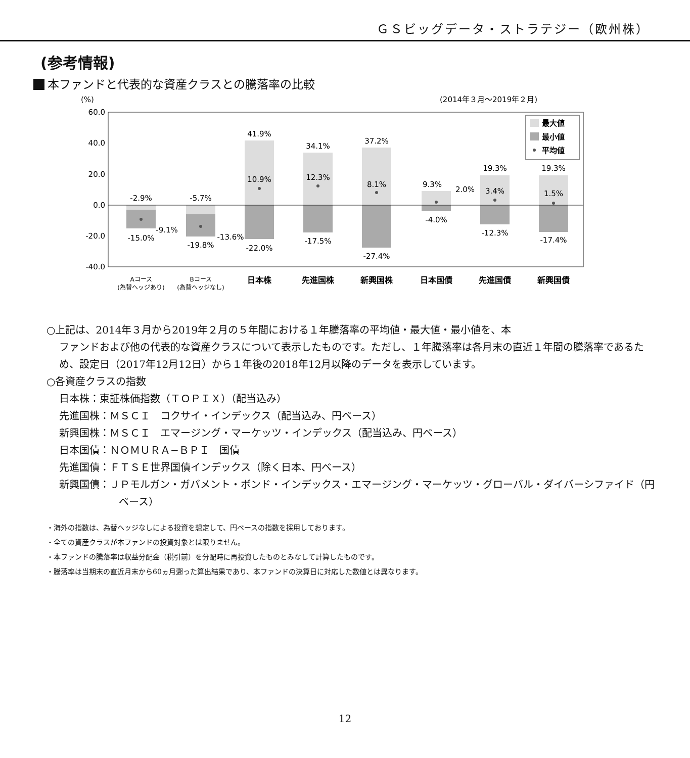ＧＳビッグデータ・ストラテジー（欧州株）
(参考情報)
本ファンドと代表的な資産クラスとの騰落率の比較
(%)
(2014年３月〜2019年２月)
60.0
40.0
20.0
0.0
-20.0
-40.0
-2.9%
-15.0%
-9.1%
-5.7%
-19.8%
-13.6%
41.9%
10.9%
-22.0%
34.1%
12.3%
-17.5%
37.2%
8.1%
-27.4%
9.3%
2.0%
-4.0%
19.3%
3.4%
-12.3%
19.3%
1.5%
-17.4%
Aコース
(為替ヘッジあり)
Bコース
(為替ヘッジなし)
日本株
先進国株
新興国株
日本国債
先進国債
新興国債
最大値
最小値
平均値
○上記は、2014年３月から2019年２月の５年間における１年騰落率の平均値・最大値・最小値を、本
ファンドおよび他の代表的な資産クラスについて表示したものです。ただし、１年騰落率は各月末の直近１年間の騰落率であるため、設定日（2017年12月12日）から１年後の2018年12月以降のデータを表示しています。
○各資産クラスの指数
日本株：東証株価指数（ＴＯＰＩＸ）（配当込み）
先進国株：ＭＳＣＩ　コクサイ・インデックス（配当込み、円ベース）
新興国株：ＭＳＣＩ　エマージング・マーケッツ・インデックス（配当込み、円ベース）
日本国債：ＮＯＭＵＲＡ−ＢＰＩ　国債
先進国債：ＦＴＳＥ世界国債インデックス（除く日本、円ベース）
新興国債：ＪＰモルガン・ガバメント・ボンド・インデックス・エマージング・マーケッツ・グローバル・ダイバーシファイド（円ベース）
・海外の指数は、為替ヘッジなしによる投資を想定して、円ベースの指数を採用しております。
・全ての資産クラスが本ファンドの投資対象とは限りません。
・本ファンドの騰落率は収益分配金（税引前）を分配時に再投資したものとみなして計算したものです。
・騰落率は当期末の直近月末から60ヵ月遡った算出結果であり、本ファンドの決算日に対応した数値とは異なります。
12